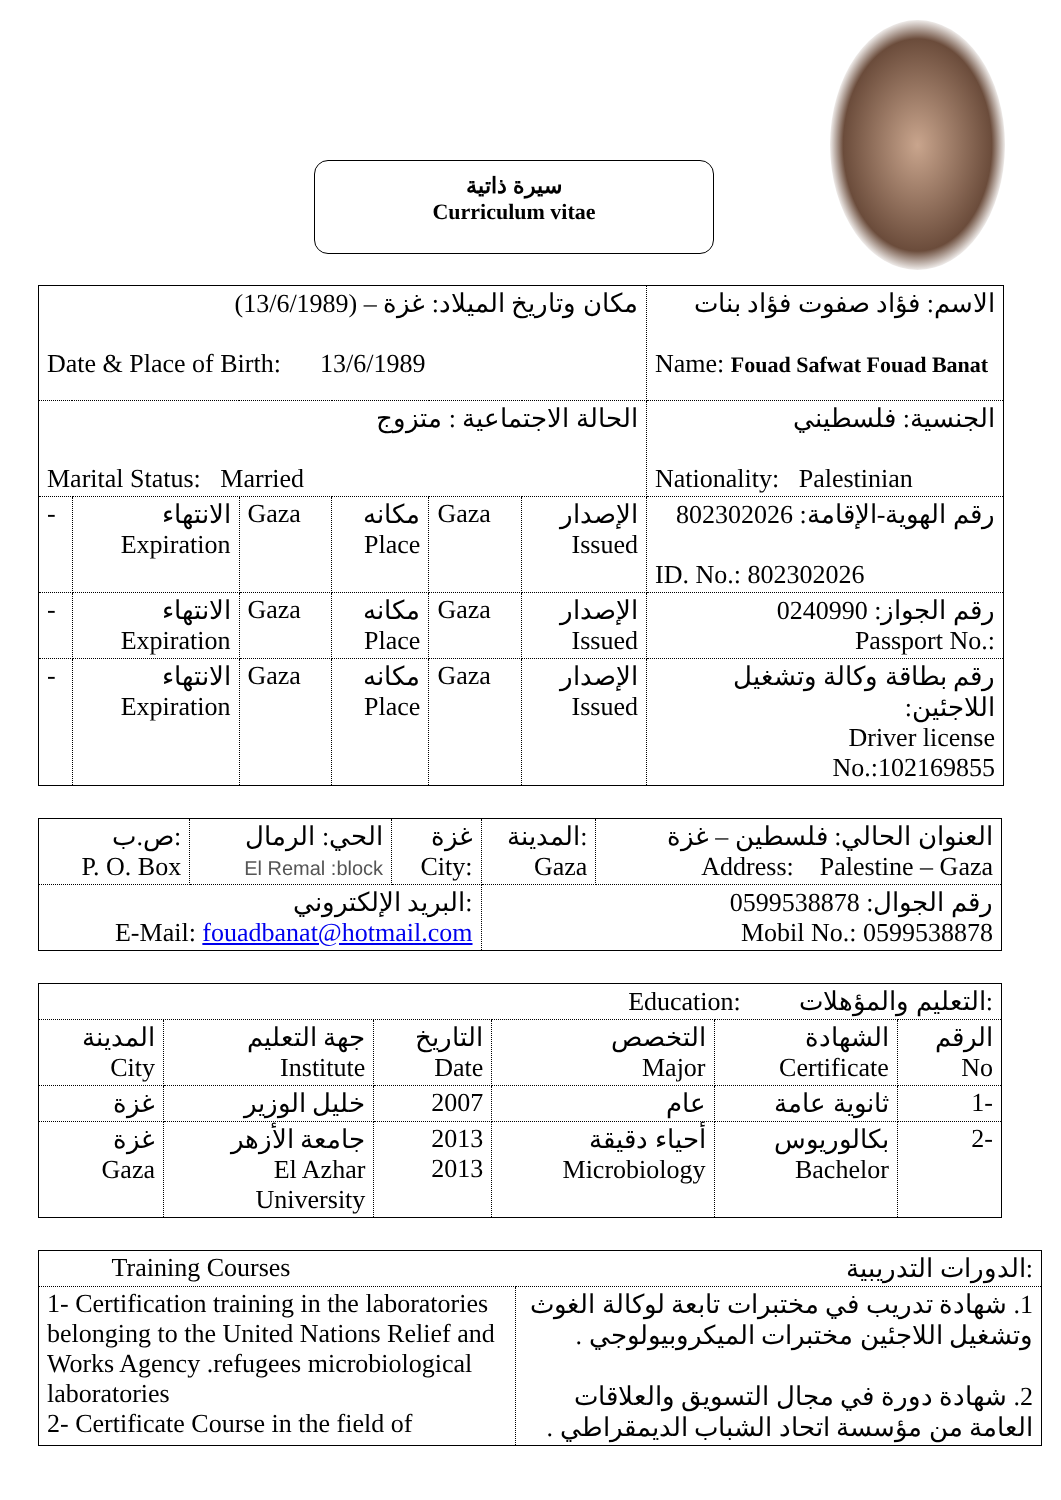سيرة ذاتية
Curriculum vitae
| مكان وتاريخ الميلاد: غزة – (13/6/1989) Date & Place of Birth: 13/6/1989 | | | | | | الاسم: فؤاد صفوت فؤاد بنات Name: Fouad Safwat Fouad Banat |
| الحالة الاجتماعية : متزوج Marital Status: Married | | | | | | الجنسية: فلسطيني Nationality: Palestinian |
| - | الانتهاء Expiration | Gaza | مكانه Place | Gaza | الإصدار Issued | رقم الهوية-الإقامة: 802302026 ID. No.: 802302026 |
| - | الانتهاء Expiration | Gaza | مكانه Place | Gaza | الإصدار Issued | رقم الجواز: 0240990 Passport No.: |
| - | الانتهاء Expiration | Gaza | مكانه Place | Gaza | الإصدار Issued | رقم بطاقة وكالة وتشغيل اللاجئين: Driver license No.:102169855 |
| ص.ب: P. O. Box | الحي: الرمال El Remal :block | غزة City: | المدينة: Gaza | العنوان الحالي: فلسطين – غزة Address: Palestine – Gaza |
| البريد الإلكتروني: E-Mail: fouadbanat@hotmail.com | | | رقم الجوال: 0599538878 Mobil No.: 0599538878 | |
| Education: التعليم والمؤهلات: | | | | | |
| المدينة City | جهة التعليم Institute | التاريخ Date | التخصص Major | الشهادة Certificate | الرقم No |
| غزة | خليل الوزير | 2007 | عام | ثانوية عامة | 1- |
| غزة Gaza | جامعة الأزهر El Azhar University | 2013 2013 | أحياء دقيقة Microbiology | بكالوريوس Bachelor | 2- |
| Training Courses الدورات التدريبية: | |
| 1- Certification training in the laboratories belonging to the United Nations Relief and Works Agency .refugees microbiological laboratories 2- Certificate Course in the field of | 1. شهادة تدريب في مختبرات تابعة لوكالة الغوث وتشغيل اللاجئين مختبرات الميكروبيولوجي . 2. شهادة دورة في مجال التسويق والعلاقات العامة من مؤسسة اتحاد الشباب الديمقراطي . |